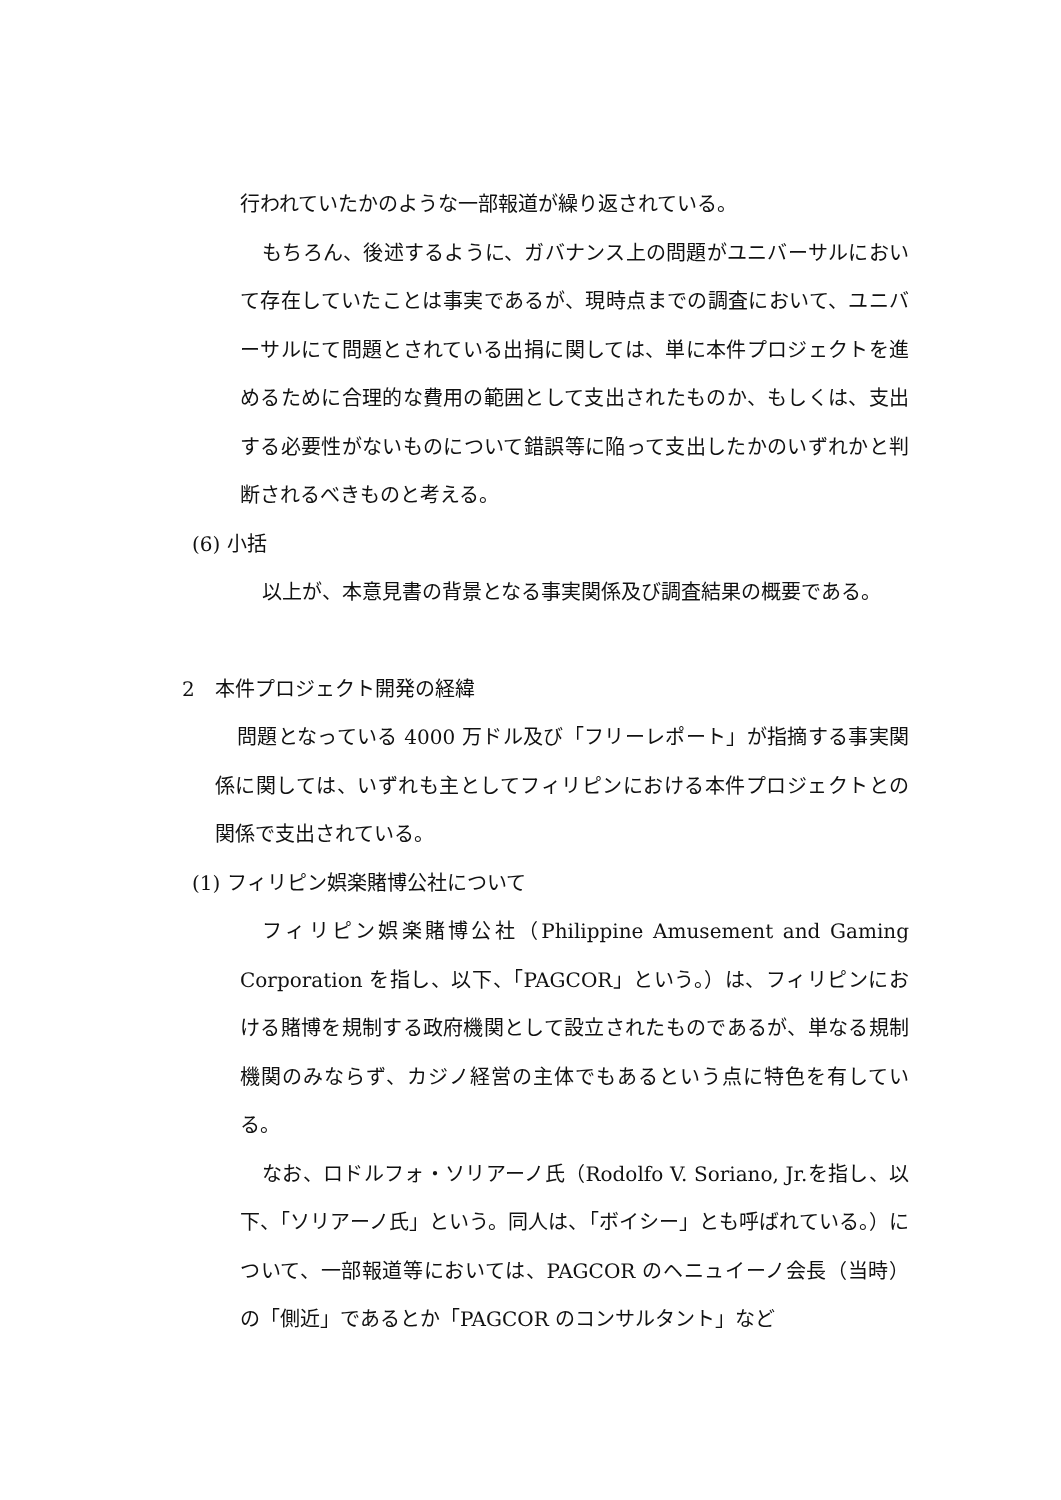行われていたかのような一部報道が繰り返されている。
もちろん、後述するように、ガバナンス上の問題がユニバーサルにおいて存在していたことは事実であるが、現時点までの調査において、ユニバーサルにて問題とされている出捐に関しては、単に本件プロジェクトを進めるために合理的な費用の範囲として支出されたものか、もしくは、支出する必要性がないものについて錯誤等に陥って支出したかのいずれかと判断されるべきものと考える。
(6) 小括
以上が、本意見書の背景となる事実関係及び調査結果の概要である。
2　本件プロジェクト開発の経緯
問題となっている 4000 万ドル及び「フリーレポート」が指摘する事実関係に関しては、いずれも主としてフィリピンにおける本件プロジェクトとの関係で支出されている。
(1) フィリピン娯楽賭博公社について
フィリピン娯楽賭博公社（Philippine Amusement and Gaming Corporation を指し、以下、「PAGCOR」という。）は、フィリピンにおける賭博を規制する政府機関として設立されたものであるが、単なる規制機関のみならず、カジノ経営の主体でもあるという点に特色を有している。
なお、ロドルフォ・ソリアーノ氏（Rodolfo V. Soriano, Jr.を指し、以下、「ソリアーノ氏」という。同人は、「ボイシー」とも呼ばれている。）について、一部報道等においては、PAGCOR のヘニュイーノ会長（当時）の「側近」であるとか「PAGCOR のコンサルタント」など